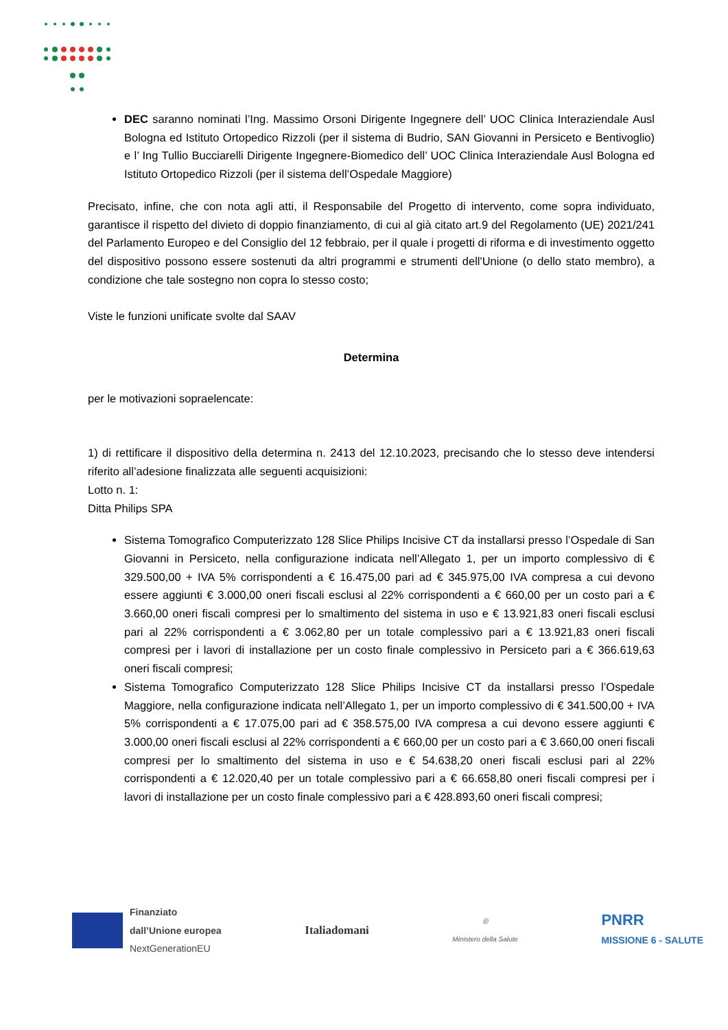DEC saranno nominati l’Ing. Massimo Orsoni Dirigente Ingegnere dell’ UOC Clinica Interaziendale Ausl Bologna ed Istituto Ortopedico Rizzoli (per il sistema di Budrio, SAN Giovanni in Persiceto e Bentivoglio) e l’ Ing Tullio Bucciarelli Dirigente Ingegnere-Biomedico dell’ UOC Clinica Interaziendale Ausl Bologna ed Istituto Ortopedico Rizzoli (per il sistema dell’Ospedale Maggiore)
Precisato, infine, che con nota agli atti, il Responsabile del Progetto di intervento, come sopra individuato, garantisce il rispetto del divieto di doppio finanziamento, di cui al già citato art.9 del Regolamento (UE) 2021/241 del Parlamento Europeo e del Consiglio del 12 febbraio, per il quale i progetti di riforma e di investimento oggetto del dispositivo possono essere sostenuti da altri programmi e strumenti dell'Unione (o dello stato membro), a condizione che tale sostegno non copra lo stesso costo;
Viste le funzioni unificate svolte dal SAAV
Determina
per le motivazioni sopraelencate:
1) di rettificare il dispositivo della determina n. 2413 del 12.10.2023, precisando che lo stesso deve intendersi riferito all’adesione finalizzata alle seguenti acquisizioni:
Lotto n. 1:
Ditta Philips SPA
Sistema Tomografico Computerizzato 128 Slice Philips Incisive CT da installarsi presso l’Ospedale di San Giovanni in Persiceto, nella configurazione indicata nell’Allegato 1, per un importo complessivo di € 329.500,00 + IVA 5% corrispondenti a € 16.475,00 pari ad € 345.975,00 IVA compresa a cui devono essere aggiunti € 3.000,00 oneri fiscali esclusi al 22% corrispondenti a € 660,00 per un costo pari a € 3.660,00 oneri fiscali compresi per lo smaltimento del sistema in uso e € 13.921,83 oneri fiscali esclusi pari al 22% corrispondenti a € 3.062,80 per un totale complessivo pari a € 13.921,83 oneri fiscali compresi per i lavori di installazione per un costo finale complessivo in Persiceto pari a € 366.619,63 oneri fiscali compresi;
Sistema Tomografico Computerizzato 128 Slice Philips Incisive CT da installarsi presso l’Ospedale Maggiore, nella configurazione indicata nell’Allegato 1, per un importo complessivo di € 341.500,00 + IVA 5% corrispondenti a € 17.075,00 pari ad € 358.575,00 IVA compresa a cui devono essere aggiunti € 3.000,00 oneri fiscali esclusi al 22% corrispondenti a € 660,00 per un costo pari a € 3.660,00 oneri fiscali compresi per lo smaltimento del sistema in uso e € 54.638,20 oneri fiscali esclusi pari al 22% corrispondenti a € 12.020,40 per un totale complessivo pari a € 66.658,80 oneri fiscali compresi per i lavori di installazione per un costo finale complessivo pari a € 428.893,60 oneri fiscali compresi;
Finanziato
dall’Unione europea
NextGenerationEU
Italiadomani
◎
Ministero della Salute
PNRR
MISSIONE 6 - SALUTE